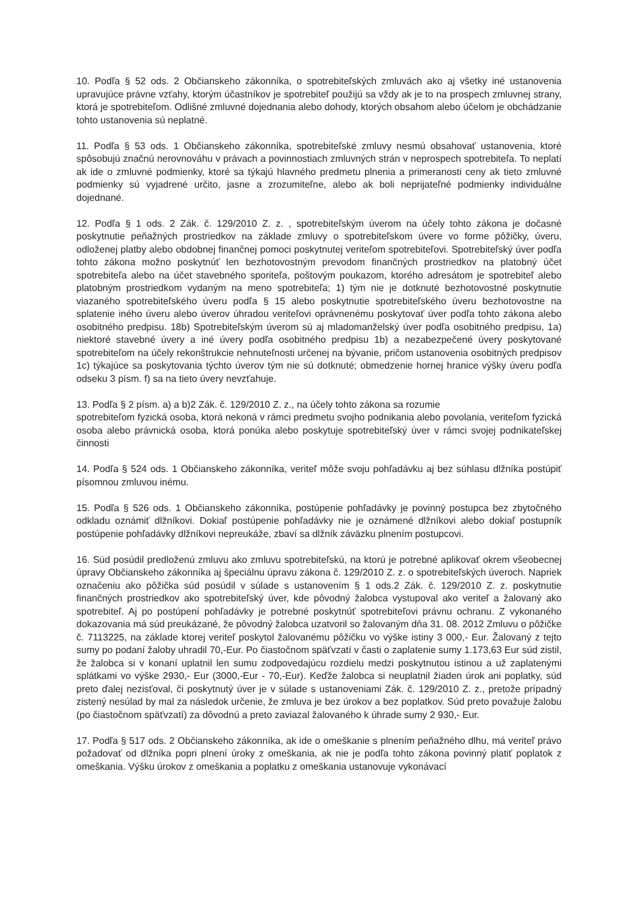10. Podľa § 52 ods. 2 Občianskeho zákonníka, o spotrebiteľských zmluvách ako aj všetky iné ustanovenia upravujúce právne vzťahy, ktorým účastníkov je spotrebiteľ použijú sa vždy ak je to na prospech zmluvnej strany, ktorá je spotrebiteľom. Odlišné zmluvné dojednania alebo dohody, ktorých obsahom alebo účelom je obchádzanie tohto ustanovenia sú neplatné.
11. Podľa § 53 ods. 1 Občianskeho zákonníka, spotrebiteľské zmluvy nesmú obsahovať ustanovenia, ktoré spôsobujú značnú nerovnováhu v právach a povinnostiach zmluvných strán v neprospech spotrebiteľa. To neplatí ak ide o zmluvné podmienky, ktoré sa týkajú hlavného predmetu plnenia a primeranosti ceny ak tieto zmluvné podmienky sú vyjadrené určito, jasne a zrozumiteľne, alebo ak boli neprijateľné podmienky individuálne dojednané.
12. Podľa § 1 ods. 2 Zák. č. 129/2010 Z. z. , spotrebiteľským úverom na účely tohto zákona je dočasné poskytnutie peňažných prostriedkov na základe zmluvy o spotrebiteľskom úvere vo forme pôžičky, úveru, odloženej platby alebo obdobnej finančnej pomoci poskytnutej veriteľom spotrebiteľovi. Spotrebiteľský úver podľa tohto zákona možno poskytnúť len bezhotovostným prevodom finančných prostriedkov na platobný účet spotrebiteľa alebo na účet stavebného sporiteľa, poštovým poukazom, ktorého adresátom je spotrebiteľ alebo platobným prostriedkom vydaným na meno spotrebiteľa; 1) tým nie je dotknuté bezhotovostné poskytnutie viazaného spotrebiteľského úveru podľa § 15 alebo poskytnutie spotrebiteľského úveru bezhotovostne na splatenie iného úveru alebo úverov úhradou veriteľovi oprávnenému poskytovať úver podľa tohto zákona alebo osobitného predpisu. 18b) Spotrebiteľským úverom sú aj mladomanželský úver podľa osobitného predpisu, 1a) niektoré stavebné úvery a iné úvery podľa osobitného predpisu 1b) a nezabezpečené úvery poskytované spotrebiteľom na účely rekonštrukcie nehnuteľnosti určenej na bývanie, pričom ustanovenia osobitných predpisov 1c) týkajúce sa poskytovania týchto úverov tým nie sú dotknuté; obmedzenie hornej hranice výšky úveru podľa odseku 3 písm. f) sa na tieto úvery nevzťahuje.
13. Podľa § 2 písm. a) a b)2 Zák. č. 129/2010 Z. z., na účely tohto zákona sa rozumie
spotrebiteľom fyzická osoba, ktorá nekoná v rámci predmetu svojho podnikania alebo povolania, veriteľom fyzická osoba alebo právnická osoba, ktorá ponúka alebo poskytuje spotrebiteľský úver v rámci svojej podnikateľskej činnosti
14. Podľa § 524 ods. 1 Občianskeho zákonníka, veriteľ môže svoju pohľadávku aj bez súhlasu dlžníka postúpiť písomnou zmluvou inému.
15. Podľa § 526 ods. 1 Občianskeho zákonníka, postúpenie pohľadávky je povinný postupca bez zbytočného odkladu oznámiť dlžníkovi. Dokiaľ postúpenie pohľadávky nie je oznámené dlžníkovi alebo dokiaľ postupník postúpenie pohľadávky dlžníkovi nepreukáže, zbaví sa dlžník záväzku plnením postupcovi.
16. Súd posúdil predloženú zmluvu ako zmluvu spotrebiteľskú, na ktorú je potrebné aplikovať okrem všeobecnej úpravy Občianskeho zákonníka aj špeciálnu úpravu zákona č. 129/2010 Z. z. o spotrebiteľských úveroch. Napriek označeniu ako pôžička súd posúdil v súlade s ustanovením § 1 ods.2 Zák. č. 129/2010 Z. z. poskytnutie finančných prostriedkov ako spotrebiteľský úver, kde pôvodný žalobca vystupoval ako veriteľ a žalovaný ako spotrebiteľ. Aj po postúpení pohľadávky je potrebné poskytnúť spotrebiteľovi právnu ochranu. Z vykonaného dokazovania má súd preukázané, že pôvodný žalobca uzatvoril so žalovaným dňa 31. 08. 2012 Zmluvu o pôžičke č. 7113225, na základe ktorej veriteľ poskytol žalovanému pôžičku vo výške istiny 3 000,- Eur. Žalovaný z tejto sumy po podaní žaloby uhradil 70,-Eur. Po čiastočnom späťvzatí v časti o zaplatenie sumy 1.173,63 Eur súd zistil, že žalobca si v konaní uplatnil len sumu zodpovedajúcu rozdielu medzi poskytnutou istinou a už zaplatenými splátkami vo výške 2930,- Eur (3000,-Eur - 70,-Eur). Keďže žalobca si neuplatnil žiaden úrok ani poplatky, súd preto ďalej nezisťoval, či poskytnutý úver je v súlade s ustanoveniami Zák. č. 129/2010 Z. z., pretože prípadný zistený nesúlad by mal za následok určenie, že zmluva je bez úrokov a bez poplatkov. Súd preto považuje žalobu (po čiastočnom späťvzatí) za dôvodnú a preto zaviazal žalovaného k úhrade sumy 2 930,- Eur.
17. Podľa § 517 ods. 2 Občianskeho zákonníka, ak ide o omeškanie s plnením peňažného dlhu, má veriteľ právo požadovať od dlžníka popri plnení úroky z omeškania, ak nie je podľa tohto zákona povinný platiť poplatok z omeškania. Výšku úrokov z omeškania a poplatku z omeškania ustanovuje vykonávací